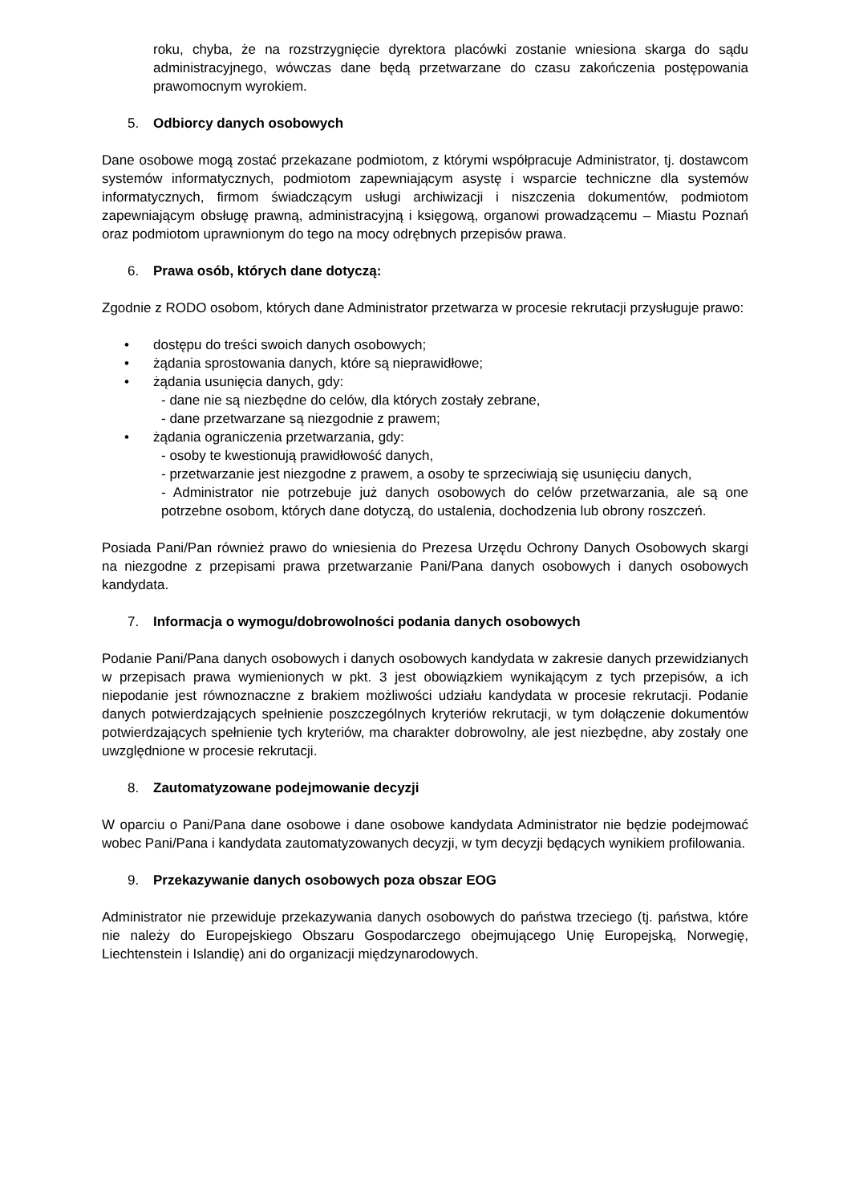roku, chyba, że na rozstrzygnięcie dyrektora placówki zostanie wniesiona skarga do sądu administracyjnego, wówczas dane będą przetwarzane do czasu zakończenia postępowania prawomocnym wyrokiem.
5. Odbiorcy danych osobowych
Dane osobowe mogą zostać przekazane podmiotom, z którymi współpracuje Administrator, tj. dostawcom systemów informatycznych, podmiotom zapewniającym asystę i wsparcie techniczne dla systemów informatycznych, firmom świadczącym usługi archiwizacji i niszczenia dokumentów, podmiotom zapewniającym obsługę prawną, administracyjną i księgową, organowi prowadzącemu – Miastu Poznań oraz podmiotom uprawnionym do tego na mocy odrębnych przepisów prawa.
6. Prawa osób, których dane dotyczą:
Zgodnie z RODO osobom, których dane Administrator przetwarza w procesie rekrutacji przysługuje prawo:
• dostępu do treści swoich danych osobowych;
• żądania sprostowania danych, które są nieprawidłowe;
• żądania usunięcia danych, gdy:
- dane nie są niezbędne do celów, dla których zostały zebrane,
- dane przetwarzane są niezgodnie z prawem;
• żądania ograniczenia przetwarzania, gdy:
- osoby te kwestionują prawidłowość danych,
- przetwarzanie jest niezgodne z prawem, a osoby te sprzeciwiają się usunięciu danych,
- Administrator nie potrzebuje już danych osobowych do celów przetwarzania, ale są one potrzebne osobom, których dane dotyczą, do ustalenia, dochodzenia lub obrony roszczeń.
Posiada Pani/Pan również prawo do wniesienia do Prezesa Urzędu Ochrony Danych Osobowych skargi na niezgodne z przepisami prawa przetwarzanie Pani/Pana danych osobowych i danych osobowych kandydata.
7. Informacja o wymogu/dobrowolności podania danych osobowych
Podanie Pani/Pana danych osobowych i danych osobowych kandydata w zakresie danych przewidzianych w przepisach prawa wymienionych w pkt. 3 jest obowiązkiem wynikającym z tych przepisów, a ich niepodanie jest równoznaczne z brakiem możliwości udziału kandydata w procesie rekrutacji. Podanie danych potwierdzających spełnienie poszczególnych kryteriów rekrutacji, w tym dołączenie dokumentów potwierdzających spełnienie tych kryteriów, ma charakter dobrowolny, ale jest niezbędne, aby zostały one uwzględnione w procesie rekrutacji.
8. Zautomatyzowane podejmowanie decyzji
W oparciu o Pani/Pana dane osobowe i dane osobowe kandydata Administrator nie będzie podejmować wobec Pani/Pana i kandydata zautomatyzowanych decyzji, w tym decyzji będących wynikiem profilowania.
9. Przekazywanie danych osobowych poza obszar EOG
Administrator nie przewiduje przekazywania danych osobowych do państwa trzeciego (tj. państwa, które nie należy do Europejskiego Obszaru Gospodarczego obejmującego Unię Europejską, Norwegię, Liechtenstein i Islandię) ani do organizacji międzynarodowych.